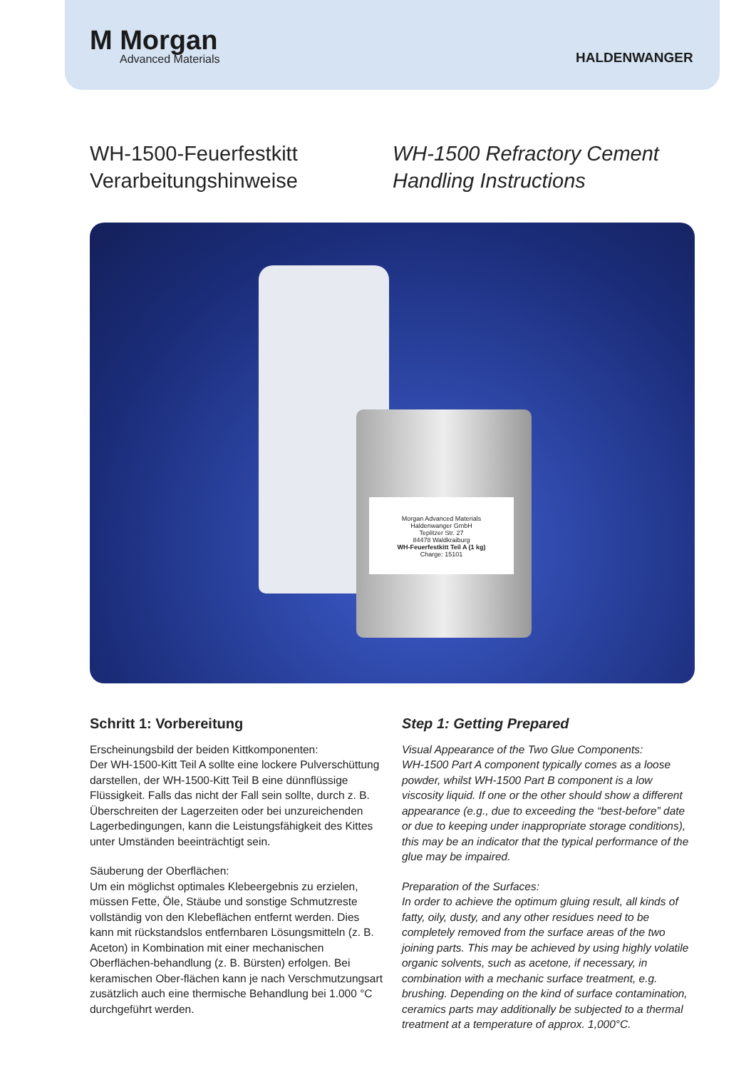M Morgan
Advanced Materials
HALDENWANGER
WH-1500-Feuerfestkitt
Verarbeitungshinweise
WH-1500 Refractory Cement
Handling Instructions
Morgan Advanced Materials
Haldenwanger GmbH
Teplitzer Str. 27
84478 Waldkraiburg
WH-Feuerfestkitt Teil A (1 kg)
Charge: 15101
Schritt 1: Vorbereitung
Erscheinungsbild der beiden Kittkomponenten:
Der WH-1500-Kitt Teil A sollte eine lockere Pulverschüttung darstellen, der WH-1500-Kitt Teil B eine dünnflüssige Flüssigkeit. Falls das nicht der Fall sein sollte, durch z. B. Überschreiten der Lagerzeiten oder bei unzureichenden Lagerbedingungen, kann die Leistungsfähigkeit des Kittes unter Umständen beeinträchtigt sein.
Säuberung der Oberflächen:
Um ein möglichst optimales Klebeergebnis zu erzielen, müssen Fette, Öle, Stäube und sonstige Schmutzreste vollständig von den Klebeflächen entfernt werden. Dies kann mit rückstandslos entfernbaren Lösungsmitteln (z. B. Aceton) in Kombination mit einer mechanischen Oberflächen-behandlung (z. B. Bürsten) erfolgen. Bei keramischen Ober-flächen kann je nach Verschmutzungsart zusätzlich auch eine thermische Behandlung bei 1.000 °C durchgeführt werden.
Step 1: Getting Prepared
Visual Appearance of the Two Glue Components:
WH-1500 Part A component typically comes as a loose powder, whilst WH-1500 Part B component is a low viscosity liquid. If one or the other should show a different appearance (e.g., due to exceeding the “best-before” date or due to keeping under inappropriate storage conditions), this may be an indicator that the typical performance of the glue may be impaired.
Preparation of the Surfaces:
In order to achieve the optimum gluing result, all kinds of fatty, oily, dusty, and any other residues need to be completely removed from the surface areas of the two joining parts. This may be achieved by using highly volatile organic solvents, such as acetone, if necessary, in combination with a mechanic surface treatment, e.g. brushing. Depending on the kind of surface contamination, ceramics parts may additionally be subjected to a thermal treatment at a temperature of approx. 1,000°C.